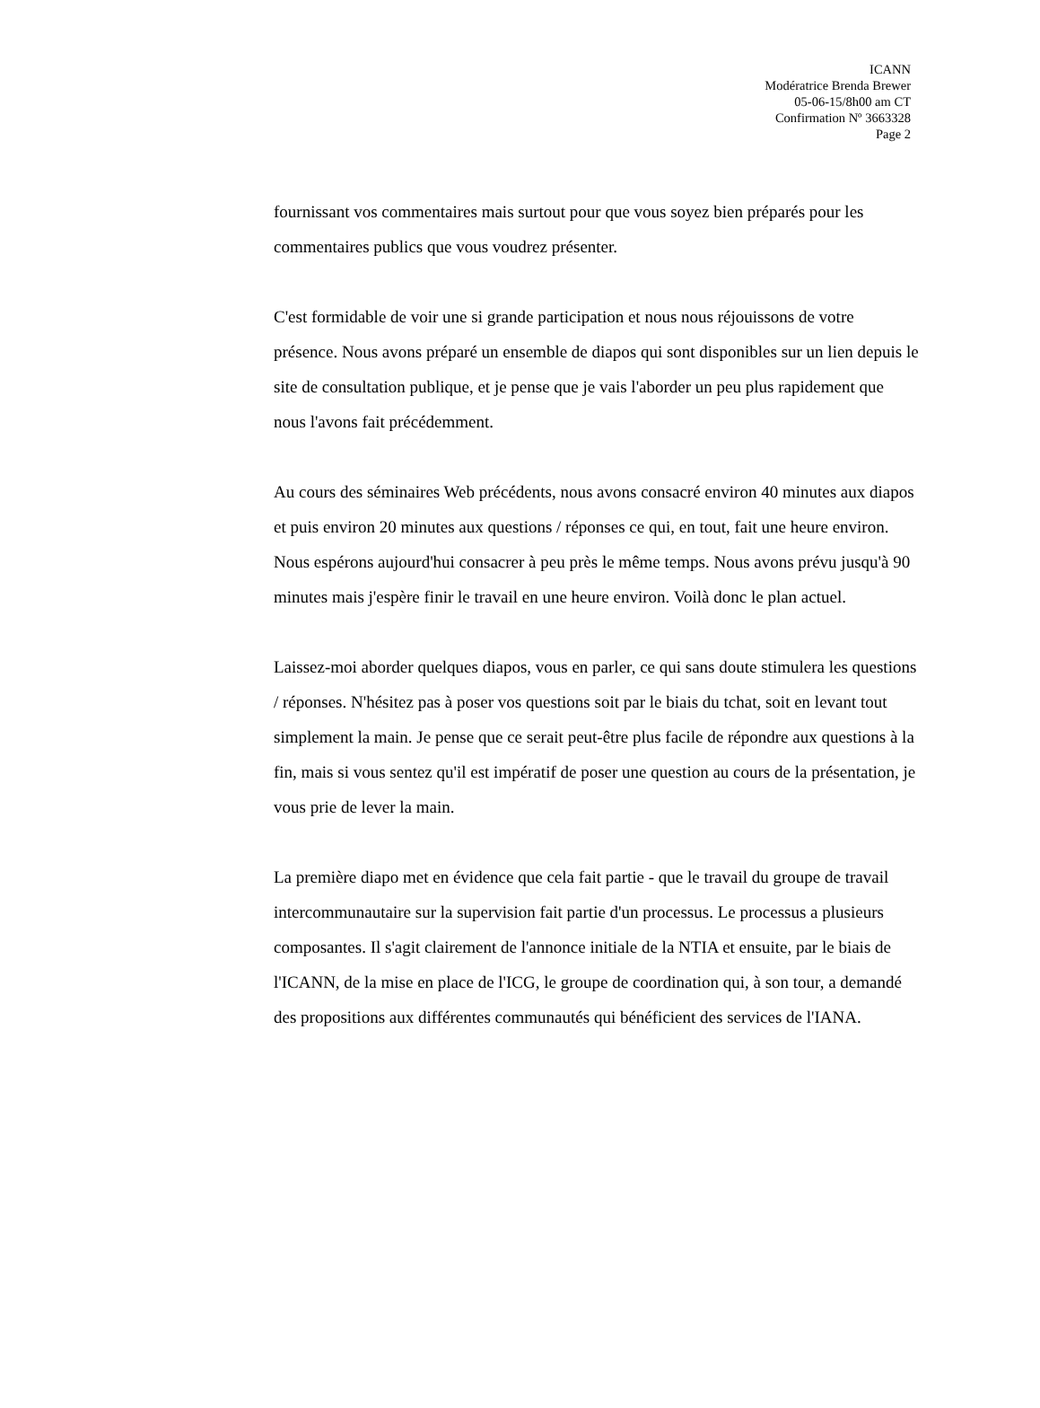ICANN
Modératrice Brenda Brewer
05-06-15/8h00 am CT
Confirmation Nº 3663328
Page 2
fournissant vos commentaires mais surtout pour que vous soyez bien préparés pour les commentaires publics que vous voudrez présenter.
C'est formidable de voir une si grande participation et nous nous réjouissons de votre présence. Nous avons préparé un ensemble de diapos qui sont disponibles sur un lien depuis le site de consultation publique, et je pense que je vais l'aborder un peu plus rapidement que nous l'avons fait précédemment.
Au cours des séminaires Web précédents, nous avons consacré environ 40 minutes aux diapos et puis environ 20 minutes aux questions / réponses ce qui, en tout, fait une heure environ. Nous espérons aujourd'hui consacrer à peu près le même temps. Nous avons prévu jusqu'à 90 minutes mais j'espère finir le travail en une heure environ. Voilà donc le plan actuel.
Laissez-moi aborder quelques diapos, vous en parler, ce qui sans doute stimulera les questions / réponses. N'hésitez pas à poser vos questions soit par le biais du tchat, soit en levant tout simplement la main. Je pense que ce serait peut-être plus facile de répondre aux questions à la fin, mais si vous sentez qu'il est impératif de poser une question au cours de la présentation, je vous prie de lever la main.
La première diapo met en évidence que cela fait partie - que le travail du groupe de travail intercommunautaire sur la supervision fait partie d'un processus. Le processus a plusieurs composantes. Il s'agit clairement de l'annonce initiale de la NTIA et ensuite, par le biais de l'ICANN, de la mise en place de l'ICG, le groupe de coordination qui, à son tour, a demandé des propositions aux différentes communautés qui bénéficient des services de l'IANA.